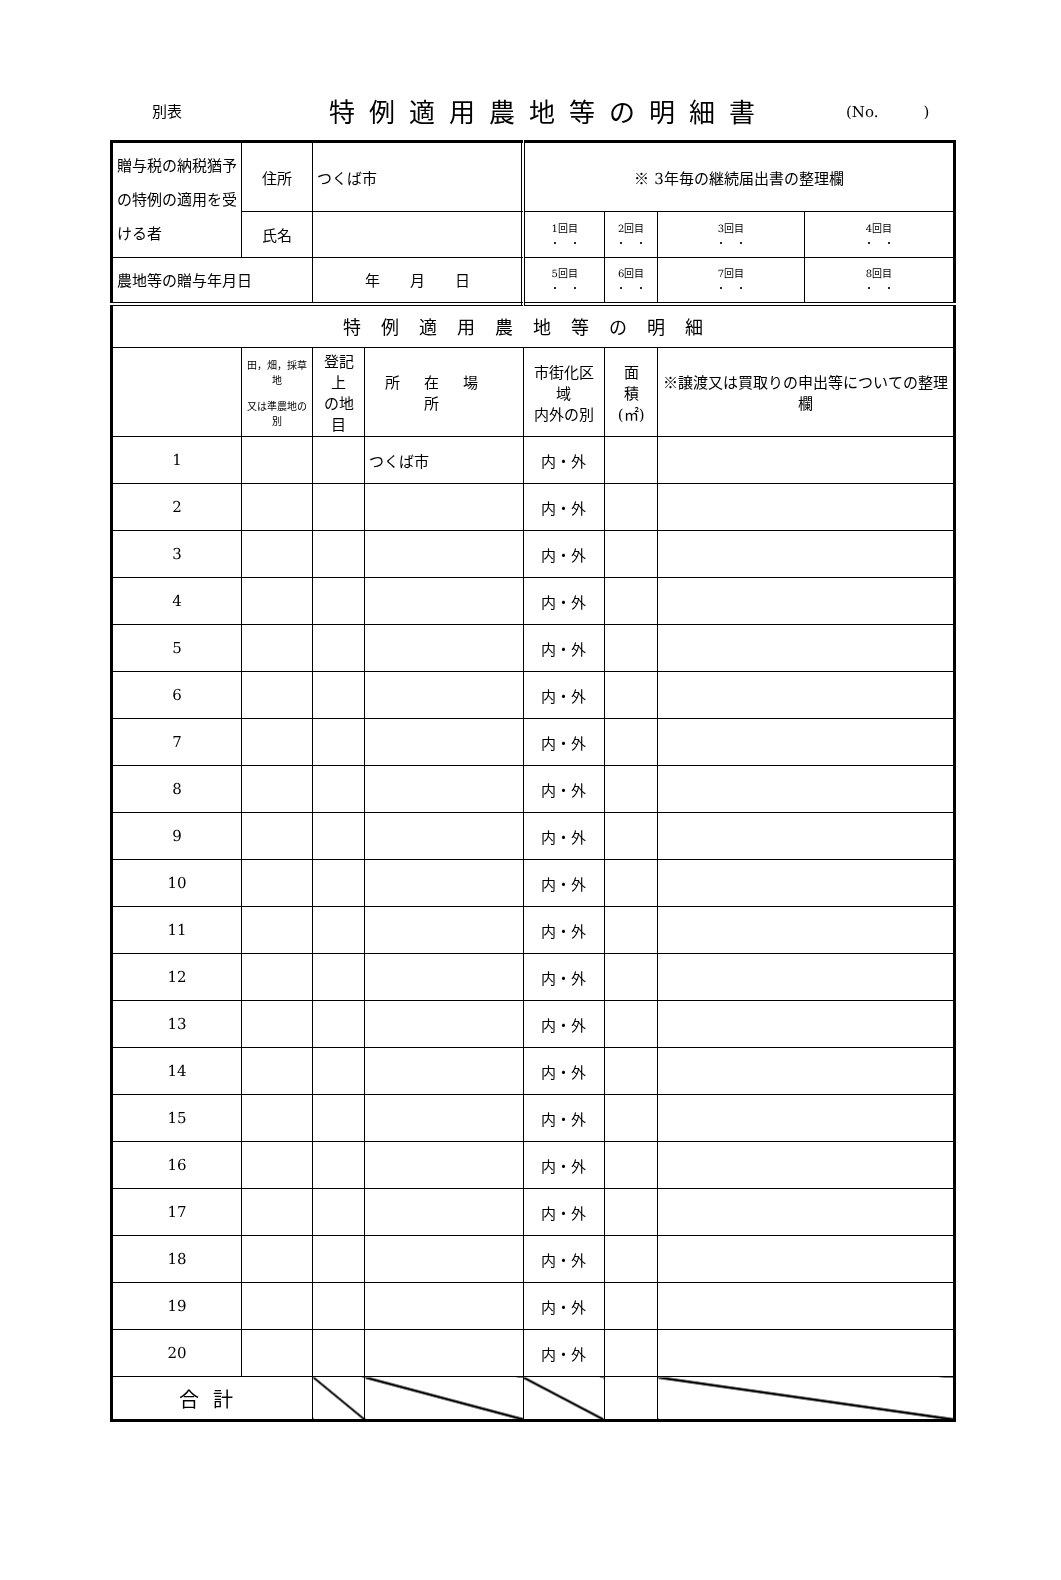別表
特例適用農地等の明細書
(No.　　　)
| 贈与税の納税猶予の特例の適用を受ける者 | 住所 | つくば市 | | ※ 3年毎の継続届出書の整理欄 | | | |
| | 氏名 | | | 1回目 ・ ・ | 2回目 ・ ・ | 3回目 ・ ・ | 4回目 ・ ・ |
| 農地等の贈与年月日 | | 年 月 日 | | 5回目 ・ ・ | 6回目 ・ ・ | 7回目 ・ ・ | 8回目 ・ ・ |
| 特例適用農地等の明細 | | | | | | | |
| | 田，畑，採草地 又は準農地の別 | 登記上 の地目 | 所在場所 | 市街化区域 内外の別 | 面 積 (㎡) | ※譲渡又は買取りの申出等についての整理欄 | |
| 1 | | | つくば市 | 内・外 | | | |
| 2 | | | | 内・外 | | | |
| 3 | | | | 内・外 | | | |
| 4 | | | | 内・外 | | | |
| 5 | | | | 内・外 | | | |
| 6 | | | | 内・外 | | | |
| 7 | | | | 内・外 | | | |
| 8 | | | | 内・外 | | | |
| 9 | | | | 内・外 | | | |
| 10 | | | | 内・外 | | | |
| 11 | | | | 内・外 | | | |
| 12 | | | | 内・外 | | | |
| 13 | | | | 内・外 | | | |
| 14 | | | | 内・外 | | | |
| 15 | | | | 内・外 | | | |
| 16 | | | | 内・外 | | | |
| 17 | | | | 内・外 | | | |
| 18 | | | | 内・外 | | | |
| 19 | | | | 内・外 | | | |
| 20 | | | | 内・外 | | | |
| 合計 | | | | | | | |